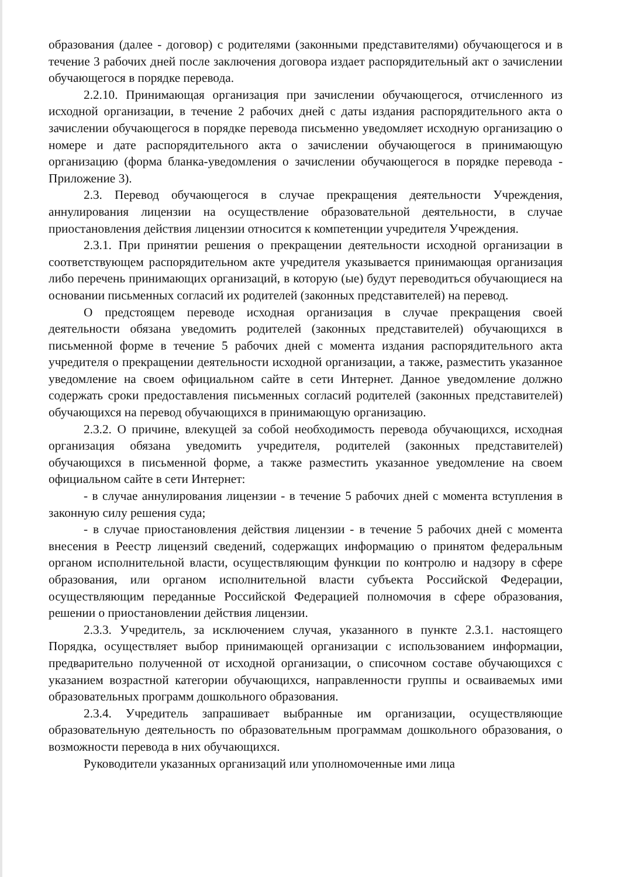образования (далее - договор) с родителями (законными представителями) обучающегося и в течение 3 рабочих дней после заключения договора издает распорядительный акт о зачислении обучающегося в порядке перевода.
2.2.10. Принимающая организация при зачислении обучающегося, отчисленного из исходной организации, в течение 2 рабочих дней с даты издания распорядительного акта о зачислении обучающегося в порядке перевода письменно уведомляет исходную организацию о номере и дате распорядительного акта о зачислении обучающегося в принимающую организацию (форма бланка-уведомления о зачислении обучающегося в порядке перевода - Приложение 3).
2.3. Перевод обучающегося в случае прекращения деятельности Учреждения, аннулирования лицензии на осуществление образовательной деятельности, в случае приостановления действия лицензии относится к компетенции учредителя Учреждения.
2.3.1. При принятии решения о прекращении деятельности исходной организации в соответствующем распорядительном акте учредителя указывается принимающая организация либо перечень принимающих организаций, в которую (ые) будут переводиться обучающиеся на основании письменных согласий их родителей (законных представителей) на перевод.
О предстоящем переводе исходная организация в случае прекращения своей деятельности обязана уведомить родителей (законных представителей) обучающихся в письменной форме в течение 5 рабочих дней с момента издания распорядительного акта учредителя о прекращении деятельности исходной организации, а также, разместить указанное уведомление на своем официальном сайте в сети Интернет. Данное уведомление должно содержать сроки предоставления письменных согласий родителей (законных представителей) обучающихся на перевод обучающихся в принимающую организацию.
2.3.2. О причине, влекущей за собой необходимость перевода обучающихся, исходная организация обязана уведомить учредителя, родителей (законных представителей) обучающихся в письменной форме, а также разместить указанное уведомление на своем официальном сайте в сети Интернет:
- в случае аннулирования лицензии - в течение 5 рабочих дней с момента вступления в законную силу решения суда;
- в случае приостановления действия лицензии - в течение 5 рабочих дней с момента внесения в Реестр лицензий сведений, содержащих информацию о принятом федеральным органом исполнительной власти, осуществляющим функции по контролю и надзору в сфере образования, или органом исполнительной власти субъекта Российской Федерации, осуществляющим переданные Российской Федерацией полномочия в сфере образования, решении о приостановлении действия лицензии.
2.3.3. Учредитель, за исключением случая, указанного в пункте 2.3.1. настоящего Порядка, осуществляет выбор принимающей организации с использованием информации, предварительно полученной от исходной организации, о списочном составе обучающихся с указанием возрастной категории обучающихся, направленности группы и осваиваемых ими образовательных программ дошкольного образования.
2.3.4. Учредитель запрашивает выбранные им организации, осуществляющие образовательную деятельность по образовательным программам дошкольного образования, о возможности перевода в них обучающихся.
Руководители указанных организаций или уполномоченные ими лица